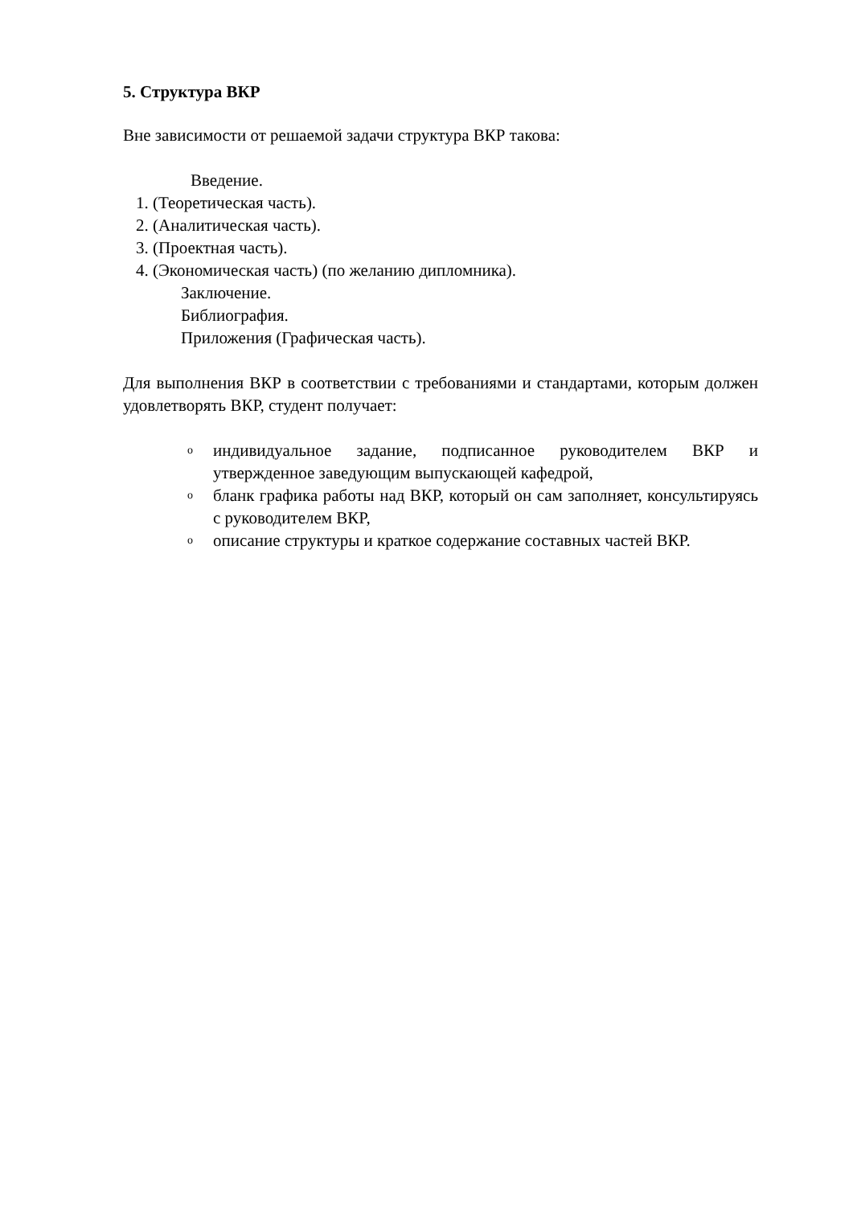5. Структура ВКР
Вне зависимости от решаемой задачи структура ВКР такова:
Введение.
1. (Теоретическая часть).
2. (Аналитическая часть).
3. (Проектная часть).
4. (Экономическая часть) (по желанию дипломника).
Заключение.
Библиография.
Приложения (Графическая часть).
Для выполнения ВКР в соответствии с требованиями и стандартами, которым должен удовлетворять ВКР, студент получает:
oиндивидуальное задание, подписанное руководителем ВКР и утвержденное заведующим выпускающей кафедрой,
oбланк графика работы над ВКР, который он сам заполняет, консультируясь с руководителем ВКР,
oописание структуры и краткое содержание составных частей ВКР.